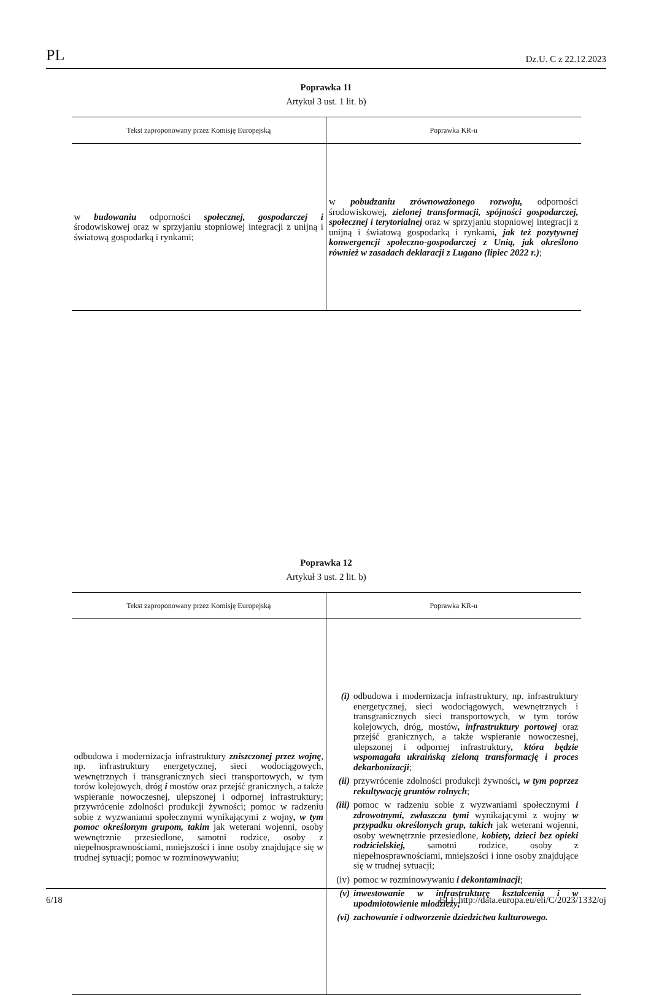PL Dz.U. C z 22.12.2023
Poprawka 11
Artykuł 3 ust. 1 lit. b)
| Tekst zaproponowany przez Komisję Europejską | Poprawka KR-u |
| --- | --- |
| w budowaniu odporności społecznej, gospodarczej i środowiskowej oraz w sprzyjaniu stopniowej integracji z unijną i światową gospodarką i rynkami; | w pobudzaniu zrównoważonego rozwoju, odporności środowiskowej , zielonej transformacji, spójności gospodarczej, społecznej i terytorialnej oraz w sprzyjaniu stopniowej integracji z unijną i światową gospodarką i rynkami , jak też pozytywnej konwergencji społeczno-gospodarczej z Unią, jak określono również w zasadach deklaracji z Lugano (lipiec 2022 r.) ; |
Poprawka 12
Artykuł 3 ust. 2 lit. b)
| Tekst zaproponowany przez Komisję Europejską | Poprawka KR-u |
| --- | --- |
| odbudowa i modernizacja infrastruktury zniszczonej przez wojnę , np. infrastruktury energetycznej, sieci wodociągowych, wewnętrznych i transgranicznych sieci transportowych, w tym torów kolejowych, dróg i mostów oraz przejść granicznych, a także wspieranie nowoczesnej, ulepszonej i odpornej infrastruktury; przywrócenie zdolności produkcji żywności; pomoc w radzeniu sobie z wyzwaniami społecznymi wynikającymi z wojny , w tym pomoc określonym grupom, takim jak weterani wojenni, osoby wewnętrznie przesiedlone, samotni rodzice, osoby z niepełnosprawnościami, mniejszości i inne osoby znajdujące się w trudnej sytuacji; pomoc w rozminowywaniu; | (i) odbudowa i modernizacja infrastruktury, np. infrastruktury energetycznej, sieci wodociągowych, wewnętrznych i transgranicznych sieci transportowych, w tym torów kolejowych, dróg, mostów , infrastruktury portowej oraz przejść granicznych, a także wspieranie nowoczesnej, ulepszonej i odpornej infrastruktury , która będzie wspomagała ukraińską zieloną transformację i proces dekarbonizacji ; (ii) przywrócenie zdolności produkcji żywności , w tym poprzez rekultywację gruntów rolnych ; (iii) pomoc w radzeniu sobie z wyzwaniami społecznymi i zdrowotnymi, zwłaszcza tymi wynikającymi z wojny w przypadku określonych grup, takich jak weterani wojenni, osoby wewnętrznie przesiedlone, kobiety, dzieci bez opieki rodzicielskiej, samotni rodzice, osoby z niepełnosprawnościami, mniejszości i inne osoby znajdujące się w trudnej sytuacji; (iv) pomoc w rozminowywaniu i dekontaminacji ; (v) inwestowanie w infrastrukturę kształcenia i w upodmiotowienie młodzieży; (vi) zachowanie i odtworzenie dziedzictwa kulturowego. |
6/18 ELI: http://data.europa.eu/eli/C/2023/1332/oj